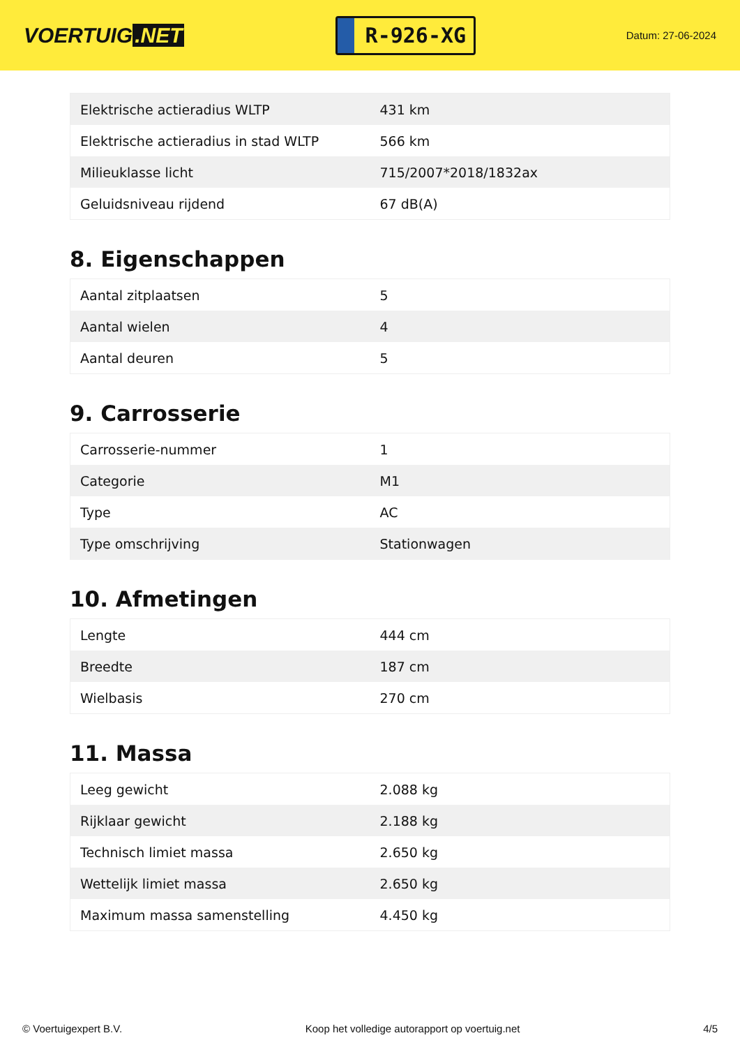VOERTUIG.NET
R-926-XG
Datum: 27-06-2024
| Elektrische actieradius WLTP | 431 km |
| Elektrische actieradius in stad WLTP | 566 km |
| Milieuklasse licht | 715/2007*2018/1832ax |
| Geluidsniveau rijdend | 67 dB(A) |
8. Eigenschappen
| Aantal zitplaatsen | 5 |
| Aantal wielen | 4 |
| Aantal deuren | 5 |
9. Carrosserie
| Carrosserie-nummer | 1 |
| Categorie | M1 |
| Type | AC |
| Type omschrijving | Stationwagen |
10. Afmetingen
| Lengte | 444 cm |
| Breedte | 187 cm |
| Wielbasis | 270 cm |
11. Massa
| Leeg gewicht | 2.088 kg |
| Rijklaar gewicht | 2.188 kg |
| Technisch limiet massa | 2.650 kg |
| Wettelijk limiet massa | 2.650 kg |
| Maximum massa samenstelling | 4.450 kg |
© Voertuigexpert B.V. Koop het volledige autorapport op voertuig.net 4/5